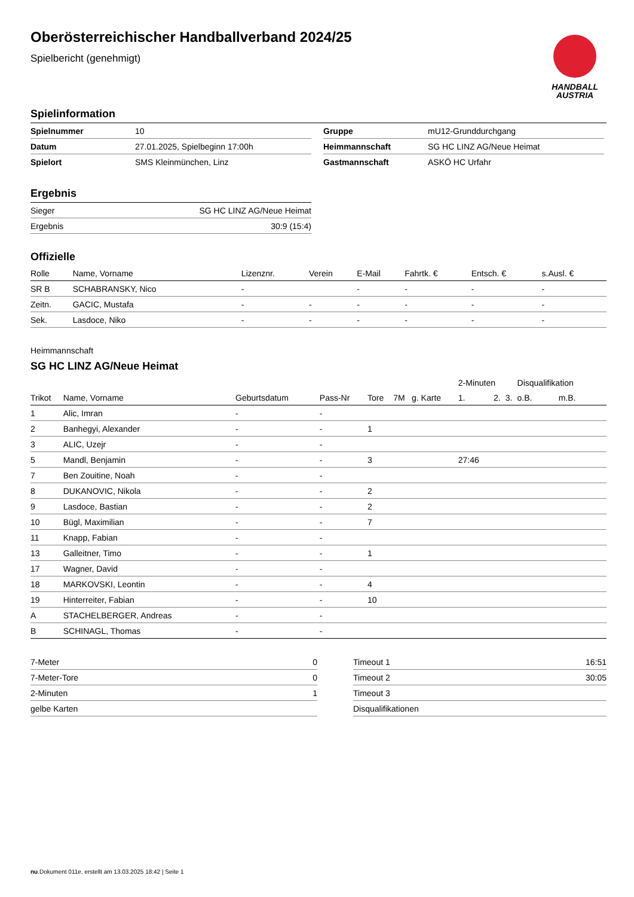HANDBALL
AUSTRIA
Oberösterreichischer Handballverband 2024/25
Spielbericht (genehmigt)
Spielinformation
| Spielnummer | 10 |
| Datum | 27.01.2025, Spielbeginn 17:00h |
| Spielort | SMS Kleinmünchen, Linz |
| Gruppe | mU12-Grunddurchgang |
| Heimmannschaft | SG HC LINZ AG/Neue Heimat |
| Gastmannschaft | ASKÖ HC Urfahr |
Ergebnis
| Sieger | SG HC LINZ AG/Neue Heimat |
| Ergebnis | 30:9 (15:4) |
Offizielle
| Rolle | Name, Vorname | Lizenznr. | Verein | E-Mail | Fahrtk. € | Entsch. € | s.Ausl. € |
| --- | --- | --- | --- | --- | --- | --- | --- |
| SR B | SCHABRANSKY, Nico | - | | - | - | - | - |
| Zeitn. | GACIC, Mustafa | - | - | - | - | - | - |
| Sek. | Lasdoce, Niko | - | - | - | - | - | - |
Heimmannschaft
SG HC LINZ AG/Neue Heimat
| | | | | | | | 2-Minuten | | | Disqualifikation | |
| Trikot | Name, Vorname | Geburtsdatum | Pass-Nr | Tore | 7M | g. Karte | 1. | 2. | 3. | o.B. | m.B. |
| 1 | Alic, Imran | - | - | | | | | | | | |
| 2 | Banhegyi, Alexander | - | - | 1 | | | | | | | |
| 3 | ALIC, Uzejr | - | - | | | | | | | | |
| 5 | Mandl, Benjamin | - | - | 3 | | | 27:46 | | | | |
| 7 | Ben Zouitine, Noah | - | - | | | | | | | | |
| 8 | DUKANOVIC, Nikola | - | - | 2 | | | | | | | |
| 9 | Lasdoce, Bastian | - | - | 2 | | | | | | | |
| 10 | Bügl, Maximilian | - | - | 7 | | | | | | | |
| 11 | Knapp, Fabian | - | - | | | | | | | | |
| 13 | Galleitner, Timo | - | - | 1 | | | | | | | |
| 17 | Wagner, David | - | - | | | | | | | | |
| 18 | MARKOVSKI, Leontin | - | - | 4 | | | | | | | |
| 19 | Hinterreiter, Fabian | - | - | 10 | | | | | | | |
| A | STACHELBERGER, Andreas | - | - | | | | | | | | |
| B | SCHINAGL, Thomas | - | - | | | | | | | | |
| 7-Meter | 0 |
| 7-Meter-Tore | 0 |
| 2-Minuten | 1 |
| gelbe Karten | |
| Timeout 1 | 16:51 |
| Timeout 2 | 30:05 |
| Timeout 3 | |
| Disqualifikationen | |
nu.Dokument 011e, erstellt am 13.03.2025 18:42 | Seite 1